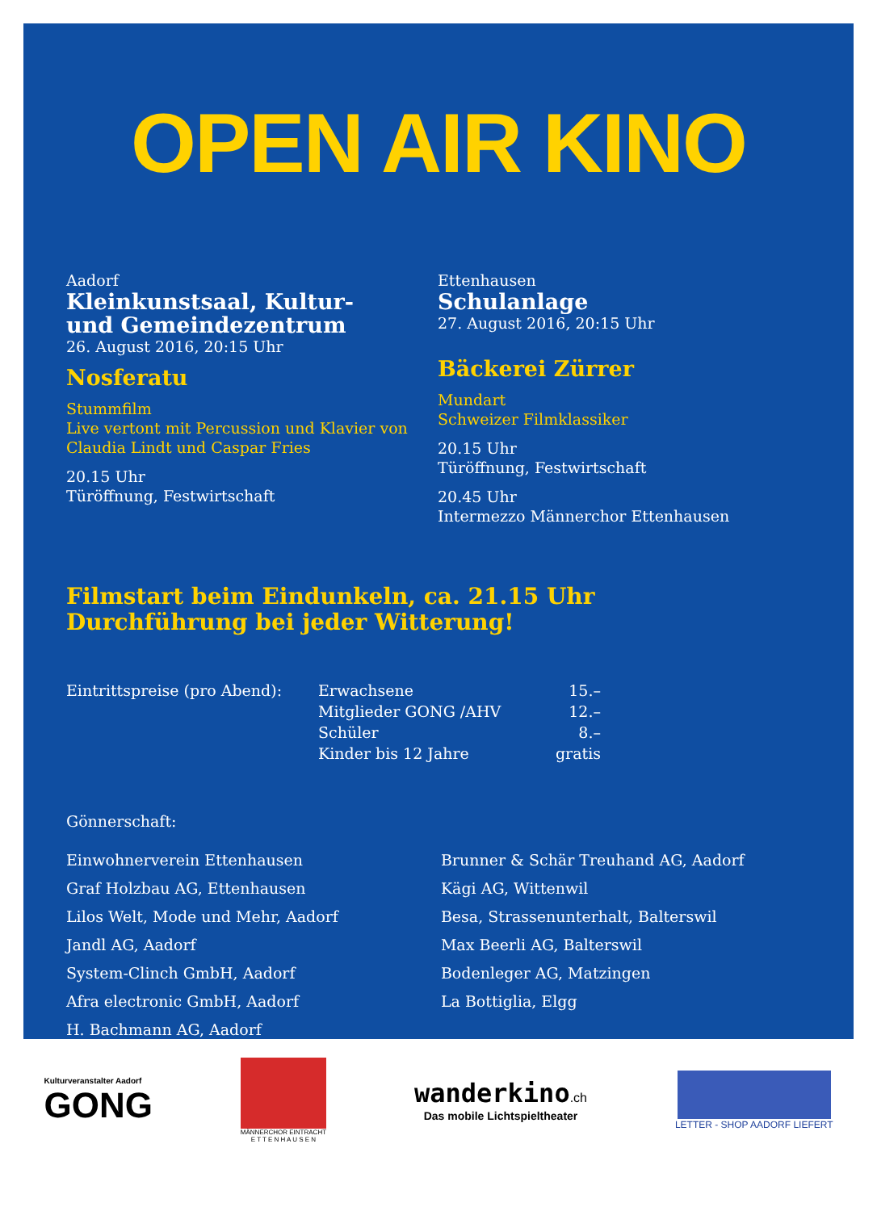OPEN AIR KINO
Aadorf
Kleinkunstsaal, Kultur-
und Gemeindezentrum
26. August 2016, 20:15 Uhr
Nosferatu
Stummfilm
Live vertont mit Percussion und Klavier von Claudia Lindt und Caspar Fries
20.15 Uhr
Türöffnung, Festwirtschaft
Ettenhausen
Schulanlage
27. August 2016, 20:15 Uhr
Bäckerei Zürrer
Mundart
Schweizer Filmklassiker
20.15 Uhr
Türöffnung, Festwirtschaft
20.45 Uhr
Intermezzo Männerchor Ettenhausen
Filmstart beim Eindunkeln, ca. 21.15 Uhr
Durchführung bei jeder Witterung!
| Eintrittspreise (pro Abend): | Erwachsene | 15.– |
| | Mitglieder GONG /AHV | 12.– |
| | Schüler | 8.– |
| | Kinder bis 12 Jahre | gratis |
Gönnerschaft:
Einwohnerverein Ettenhausen
Graf Holzbau AG, Ettenhausen
Lilos Welt, Mode und Mehr, Aadorf
Jandl AG, Aadorf
System-Clinch GmbH, Aadorf
Afra electronic GmbH, Aadorf
H. Bachmann AG, Aadorf
Brunner & Schär Treuhand AG, Aadorf
Kägi AG, Wittenwil
Besa, Strassenunterhalt, Balterswil
Max Beerli AG, Balterswil
Bodenleger AG, Matzingen
La Bottiglia, Elgg
Kulturveranstalter Aadorf
GONG
MÄNNERCHOR EINTRACHT
E T T E N H A U S E N
wanderkino.ch
Das mobile Lichtspieltheater
LETTER - SHOP AADORF LIEFERT